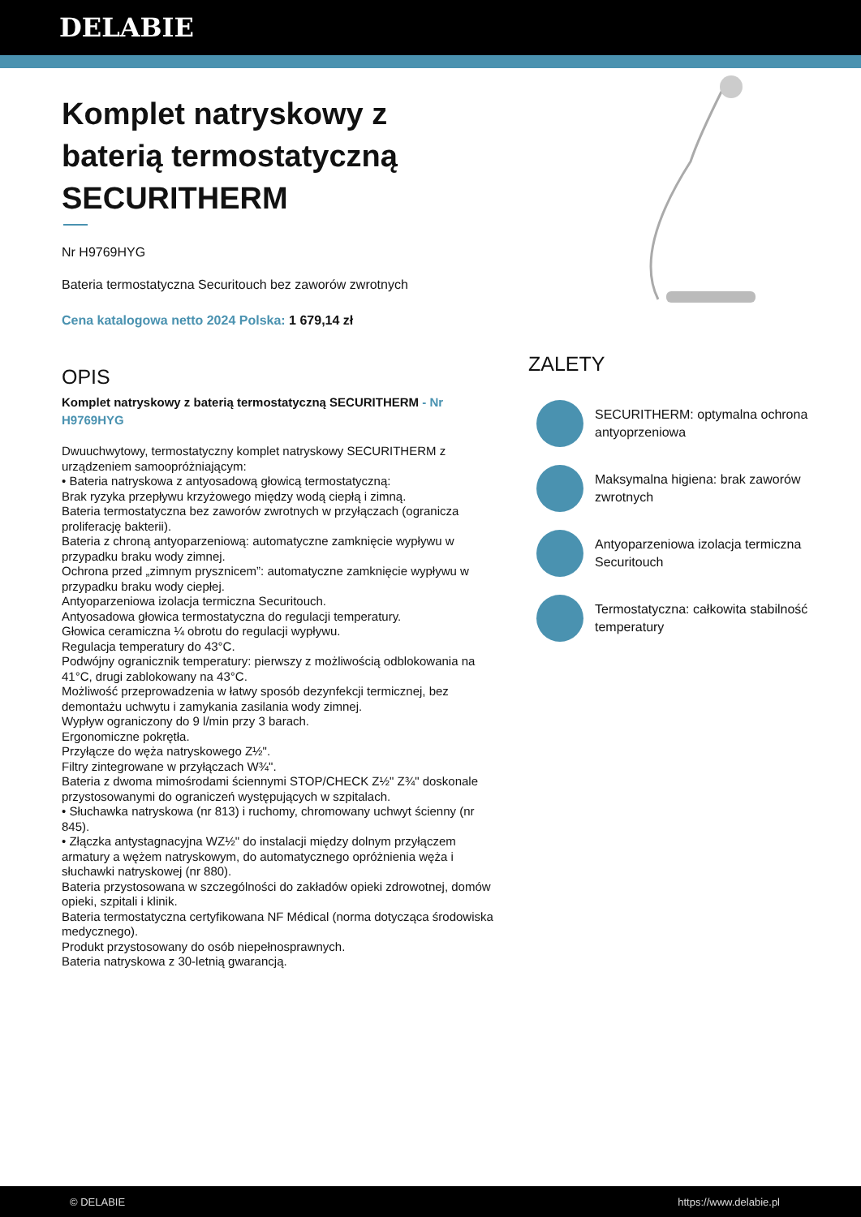DELABIE
Komplet natryskowy z baterią termostatyczną SECURITHERM
Nr H9769HYG
Bateria termostatyczna Securitouch bez zaworów zwrotnych
Cena katalogowa netto 2024 Polska: 1 679,14 zł
OPIS
Komplet natryskowy z baterią termostatyczną SECURITHERM - Nr H9769HYG
Dwuuchwytowy, termostatyczny komplet natryskowy SECURITHERM z urządzeniem samoopróżniającym:
• Bateria natryskowa z antyosadową głowicą termostatyczną:
Brak ryzyka przepływu krzyżowego między wodą ciepłą i zimną.
Bateria termostatyczna bez zaworów zwrotnych w przyłączach (ogranicza proliferację bakterii).
Bateria z chroną antyoparzeniową: automatyczne zamknięcie wypływu w przypadku braku wody zimnej.
Ochrona przed „zimnym prysznicem”: automatyczne zamknięcie wypływu w przypadku braku wody ciepłej.
Antyoparzeniowa izolacja termiczna Securitouch.
Antyosadowa głowica termostatyczna do regulacji temperatury.
Głowica ceramiczna ¼ obrotu do regulacji wypływu.
Regulacja temperatury do 43°C.
Podwójny ogranicznik temperatury: pierwszy z możliwością odblokowania na 41°C, drugi zablokowany na 43°C.
Możliwość przeprowadzenia w łatwy sposób dezynfekcji termicznej, bez demontażu uchwytu i zamykania zasilania wody zimnej.
Wypływ ograniczony do 9 l/min przy 3 barach.
Ergonomiczne pokrętła.
Przyłącze do węża natryskowego Z½".
Filtry zintegrowane w przyłączach W¾".
Bateria z dwoma mimośrodami ściennymi STOP/CHECK Z½" Z¾" doskonale przystosowanymi do ograniczeń występujących w szpitalach.
• Słuchawka natryskowa (nr 813) i ruchomy, chromowany uchwyt ścienny (nr 845).
• Złączka antystagnacyjna WZ½" do instalacji między dolnym przyłączem armatury a wężem natryskowym, do automatycznego opróżnienia węża i słuchawki natryskowej (nr 880).
Bateria przystosowana w szczególności do zakładów opieki zdrowotnej, domów opieki, szpitali i klinik.
Bateria termostatyczna certyfikowana NF Médical (norma dotycząca środowiska medycznego).
Produkt przystosowany do osób niepełnosprawnych.
Bateria natryskowa z 30-letnią gwarancją.
ZALETY
SECURITHERM: optymalna ochrona antyoprzeniowa
Maksymalna higiena: brak zaworów zwrotnych
Antyoparzeniowa izolacja termiczna Securitouch
Termostatyczna: całkowita stabilność temperatury
© DELABIE https://www.delabie.pl